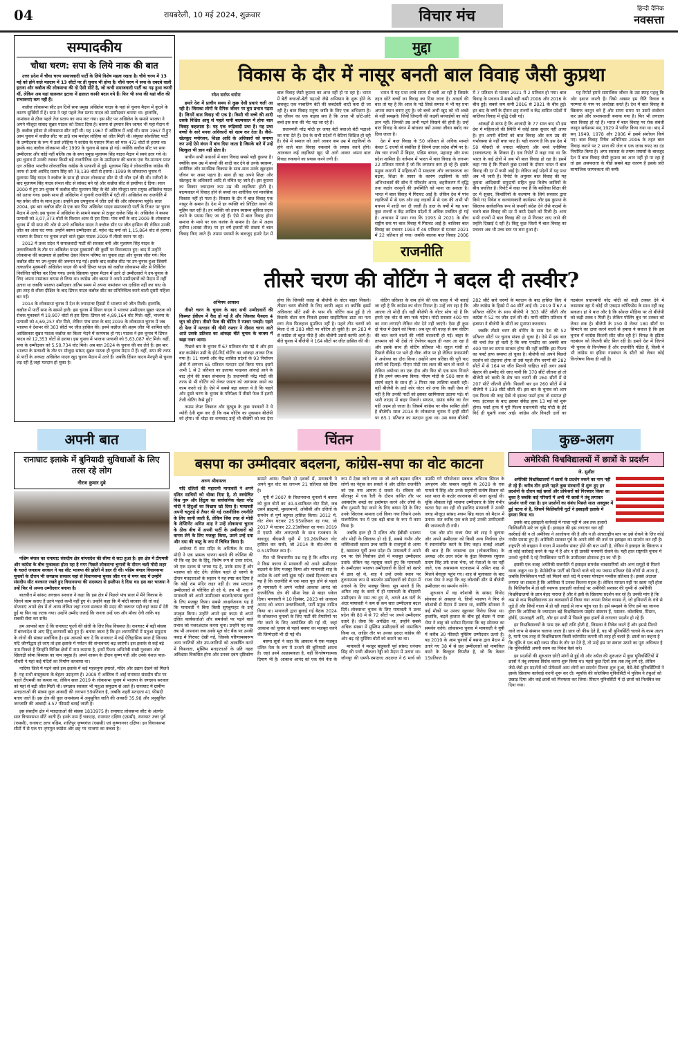04 रायबरेली, 10 मई 2024, शुक्रवार विचार मंच हिन्दी दैनिक
नवसत्ता
सम्पादकीय
चौथा चरण: सपा के लिये नाक की बात
उत्तर प्रदेश में चौथा चरण समाजवादी पार्टी के लिये विशेष महत्व रखता है। चौथे चरण में 13 मई को होने वाले मतदान में 13 सीटों पर ही चुनाव भी होना है। चौथे चरण में सपा के दबदबे वाली इटावा और कन्नौज की लोकसभा की दो ऐसी सीटें है, जो कभी समाजवादी पार्टी का गढ़ हुआ करती थीं, लेकिन अब यहां खासकर इटावा में हालात काफी बदल गये हैं। फिर भी सपा की यहां जीत की संभावनाएं कम नहीं हैं।
कन्नौज लोकसभा सीट इन दिनों सपा प्रमुख अखिलेश यादव के यहां से चुनाव मैदान में कूदने के कारण सुर्खियों में है। सपा ने यहां पहले तेज प्रताप यादव को उम्मीदवार बनाया था। हालांकि, नामांकन से ठीक पहले तेज प्रताप का नाम कट गया। इस सीट पर अखिलेश के समाने भाजपा ने अपने मौजूदा सांसद सुब्रत पाठक को टिकट दिया है। बसपा से इमरान बिन जाफर भी यहां मैदान में हैं। कन्नौज हमेशा से लोकसभा सीट नहीं थी। यह 1967 में अस्तित्व में आई थी। साल 1967 में हुए आम चुनाव में कन्नौज सीट पर डा0 राम मनोहर लोहिया को जीत मिली थी। संयुक्त सोशलिस्ट पार्टी के उम्मीदवार के रूप में उतरे लोहिया ने कांग्रेस के एसएन मिश्रा को मात्र 472 वोटों से हराया था। इसके बाद कन्नौज लोकसभा सीट 1999 के चुनाव से खास हो गई। क्योंकि कन्नौज सीट पर सपा उम्मीदवार और कोई नहीं बल्कि तब के सपा प्रमुख मुलायम सिंह यादव मैदान में स्वयं उतर गये थे। इस चुनाव में उनकी टक्कर किसी बड़े राजनीतिक दल के उम्मीदवार की बजाय एक गैर-मान्यता प्राप्त दल अखिल भारतीय लोकतांत्रिक कांग्रेस के प्रत्याशी से हुई। मुलायम सिंह ने लोकतांत्रिक कांग्रेस की तरफ से उतरे अरविंद प्रताप सिंह को 79,139 वोटों से हराया। 1999 के लोकसभा चुनाव में मुलायम सिंह यादव ने कन्नौज के साथ ही संभल लोकसभा सीट से भी जीत दर्ज की थी। नतीजों के बाद मुलायम सिंह यादव संभल सीट से सांसद बने रहे और कन्नौज सीट से इस्तीफा दे दिया। साल 2000 में हुए उप-चुनाव में कन्नौज सीट मुलायम सिंह के बेटे और मौजूदा सपा प्रमुख अखिलेश यादव को उतारा गया। इसके साथ ही अखिलेश ने चुनावी राजनीति में एंट्री ली। अखिलेश का राजनीति में यह प्रवेश जीत के साथ हुआ। उन्होंने इस उपचुनाव में जीत दर्ज की और लोकसभा पहुंचे। साल 2004, इस बार कन्नौज सीट से एक बार फिर अखिलेश यादव समाजवादी पार्टी के टिकट पर चुनाव मैदान में उतरे। इस चुनाव में अखिलेश के सामने बसपा से ठाकुर राजेश सिंह थे। अखिलेश ने बसपा प्रत्याशी को 3,07,373 वोटों के विशाल अंतर से हरा दिया। पांच वर्षों के बाद 2009 के लोकसभा चुनाव में भी सपा की ओर से उतरे अखिलेश यादव ने कन्नौज सीट पर जीत हासिल की लेकिन उनकी जीत का अंतर घट गया। उन्होंने बसपा उम्मीदवार डॉ. महेश चंद्र वर्मा को 1,15,864 वोट से हराया। भाजपा के टिकट पर चुनाव लड़ने वाले सुब्रत पाठक 2009 में तीसरे स्थान पर रहे।
2012 में उत्तर प्रदेश में समाजवादी पार्टी की सरकार बनी और मुलायम सिंह यादव के उत्तराधिकारी के तौर पर अखिलेश यादव मुख्यमंत्री की कुर्सी पर विराजमान हुए। बाद में उन्होंने लोकसभा की सदस्यता से इस्तीफा देकर विधान परिषद का चुनाव लड़ा और चुनाव जीत गये। फिर कन्नौज सीट पर उप-चुनाव की जरूरत पड़ गई। इसके बाद कन्नौज सीट पर उप-चुनाव हुआ जिसमें तत्कालीन मुख्यमंत्री अखिलेश यादव की पत्नी डिंपल यादव को कन्नौज लोकसभा सीट से निर्विरोध निर्वाचित घोषित कर दिया गया। उनके खिलाफ चुनाव मैदान में उतरे दो उम्मीदवारों ने उप-चुनाव के लिए अपना नामांकन वापस ले लिया था। कांग्रेस और बसपा ने अपने उम्मीदवारों को मैदान में नहीं उतारा था जबकि भाजपा उम्मीदवार अंतिम समय में अपना नामांकन पत्र दाखिल नहीं कर पाए थे। इस तरह से शीला दीक्षित के बाद डिंपल यादव कन्नौज सीट का प्रतिनिधित्व करने वाली दूसरी महिला बन गईं।
2014 के लोकसभा चुनाव में देश के ज्यादातर हिस्सों में भाजपा को जीत मिली। हालांकि, कन्नौज में पार्टी सपा के सामने हारी। इस चुनाव में डिंपल यादव ने भाजपा उम्मीदवार सुब्रत पाठक को रोचक मुकाबले में 19,907 वोटों से हरा दिया। डिंपल को 4,89,164 वोट मिले। वहीं, भाजपा के प्रत्याशी को 4,69,257 वोट मिले, लेकिन पांच साल के बाद 2019 के लोकसभा चुनाव में जब भाजपा ने देशभर की 303 सीटों पर जीत हासिल की। इनमें कन्नौज की अहम जीत भी शामिल रही। आखिरकार सुब्रत पाठक कन्नौज का किला भेदने में कामयाब हो गए। पाठक ने इस चुनाव में डिंपल यादव को 12,353 वोटों से हराया। इस चुनाव में भाजपा प्रत्याशी को 5,63,087 वोट मिले। वहीं, सपा के उम्मीदवार को 5,50,734 वोट मिले। अब बात 2024 के चुनाव की कर लेते हैं। इस बार भाजपा के प्रत्याशी के तौर पर मौजूदा सांसद सुब्रत पाठक ही चुनाव मैदान में हैं। वहीं, सपा की तरफ से पार्टी के अध्यक्ष अखिलेश यादव खुद चुनाव मैदान में उतरे हैं। जबकि डिंपल यादव मैनपुरी से चुनाव लड़ रही हैं,जहां मतदान हो चुका है।
मुद्दा
विकास के दौर में नासूर बनती बाल विवाह जैसी कुप्रथा
रमेश सर्राफ धमोरा
हमारे देश में प्राचीन समय से कुछ ऐसी प्रथाएं चली आ रही है। जिसका लोगों के दैनिक जीवन पर बुरा प्रभाव पड़ता है। जिनमें बाल विवाह भी एक है। किसी भी बच्चे की शादी उसके निश्चित आयु से पहले यानी बाल्यकाल में होना बाल विवाह कहलाता है। यह एक रूढ़िवादी प्रथा है। यह प्रथा बच्चों के सारे मनवा अधिकारों को खत्म कर देता है। जैसे- खेलकूद मनोरंजन, शिक्षा आदि के अधिकारों को समाप्त कर उन्हें ऐसे बंधन में बांध दिया जाता है जिसके बारे में उन्हें बिल्कुल भी ज्ञान नहीं होता है।
प्राचीन सभी प्रथाओं में बाल विवाह सबसे बड़ी कुप्रथा है। क्योंकि कम उम्र में बच्चों की शादी कर देने से उनके स्वास्थ्य, शारीरिक और मानसिक विकास के साथ-साथ उनके खुशहाल जीवन पर असर पड़ता है। साथ ही वह अपने शिक्षा और खेलकूद के अधिकारों आदि से वंचित रह जाते हैं। इस कुप्रथा का शिकार ज्यादातर कम उम्र की लड़कियां होती है। बाल्यकाल में विवाह होने से बच्चों का शारीरिक एवं मानसिक विकास नहीं हो पाता है। विकास के दौर में बाल विवाह एक नासूर के समान है। देश में हर व्यक्ति को शिक्षित करने की मुहिम चल रही है। हर व्यक्ति को उत्तम स्वास्थ्य सुविधा प्रदान करने के प्रयास किए जा रहे हैं। ऐसे में बाल विवाह होना समाज के माथे पर एक कलंक के समान है। देश में अक्षय तृतीया (आखा तीज) पर हर वर्ष हजारों की संख्या में बाल विवाह किए जाते हैं। तमाम प्रयासों के बावजूद हमारे देश में बाल विवाह जैसी कुप्रथा का अन्त नहीं हो पा रहा है। भारत में बेटी बचाओ-बेटी पढ़ाओ जैसे अभियान के शुरू होने के बावजूद एक नाबालिग बेटी की जबर्दस्ती शादी करा दी जा रही है। बाल विवाह मनुष्य जाति के लिए एक अभिशाप है। यह जीवन का एक कड़वा सच है कि आज भी छोटे-छोटे बच्चे इस प्रथा की भेंट चढ़ जा रहे हैं।
प्रधानमंत्री नरेंद्र मोदी हर जगह बेटी बचाओ बेटी पढ़ाओ का नारा देते हैं। देश के सभी प्रदेशों में बेटियां शिक्षित हो रही हैं। ऐसे में समाज को आगे आकर कम उम्र में लड़कियों के होने वाले बाल विवाह रुकवाने के प्रयास करने होंगे। आजकल कई लड़कियां खुद भी आगे आकर अपना बाल विवाह रुकवाने का प्रयास करने लगी हैं।
भारत में यह प्रथा लम्बे समय से चली आ रही है जिसके तहत छोटे बच्चों का विवाह कर दिया जाता है। आश्चर्य की बात तो यह है कि आज के पढ़े लिखे समाज में भी यह प्रथा अपना स्थान बनाए हुए है। जो बच्चे अभी खुद को भी अच्छे से नहीं समझते। जिन्हें जिन्दगी की कड़वी सच्चाईयों का कोई ज्ञान नहीं। जिनकी उम्र अभी पढ़ने लिखने की होती है। उन्हें बाल विवाह के बंधन में बांधकर क्यों उनका जीवन बर्बाद कर दिया जाता है।
देश में बाल विवाह के 50 प्रतिशत से अधिक मामले केवल 5 राज्यों से संबंधित हैं जिनमें उत्तर प्रदेश शीर्ष पर है। शेष चार राज्यों में बिहार, पश्चिम बंगाल, महाराष्ट्र और मध्य प्रदेश शामिल हैं। वर्तमान में भारत में बाल विवाह के लगभग 22 प्रतिशत मामले हैं जो कि लगातार कम हो रहे हैं। इसके प्रमुख कारणों में महिलाओं में साक्षरता और जागरूकता का बढ़ना, शिक्षा के प्रसार के कारण लड़कियों के प्रति अभिभावकों की सोच में परिवर्तन आना, शहरीकरण में वृद्धि तथा कठोर कानूनों की उपस्थिति को माना जा सकता है। भारत में बाल विवाह में गिरावट आई है। लेकिन देश में पांच लड़कियों में से एक और छह लड़कों में से एक की अभी भी बचपन में शादी कर दी जाती है। हाल के वर्षों में यह प्रथा कुछ राज्यों व केंद्र शासित प्रदेशों में अधिक प्रचलित हो गई है। अध्ययन में पाया गया कि 1993 से 2021 के बीच राष्ट्रीय स्तर पर बाल विवाह में गिरावट आई है। बालिका बाल विवाह का प्रचलन 1993 में 49 प्रतिशत से घटकर 2021 में 22 प्रतिशत हो गया। जबकि बालक बाल विवाह 2006 में 7 प्रतिशत से घटकर 2021 में 2 प्रतिशत हो गया। बाल विवाह के प्रचलन में सबसे बड़ी कमी 2006 और 2016 के बीच हुई। सबसे कम कमी 2016 से 2021 के बीच हुई। इन बाद के वर्षों के दौरान छह राज्यों व केंद्र शासित प्रदेशों में बालिका विवाह में वृद्धि देखी गई।
आंकड़ों से साफ है कि आजादी के 77 साल बाद भी इस देश में महिलाओं की स्थिति में कोई खास सुधार नहीं आया है। हम अपनी बेटियों को बाल विवाह और कम उम्र की गर्भावस्था से नहीं बचा पाए हैं। यही कारण है कि इस देश में 50 फीसदी से ज्यादा महिलाएं और बच्चे एनीमिया (रक्ताल्पता) के शिकार हैं। एक रिपोर्ट में कहा गया था कि भारत के कई क्षेत्रों में अब भी बाल विवाह हो रहा है। इसमें कहा गया है कि पिछले कुछ दशकों के दौरान भारत में बाल विवाह की दर में कमी आई है। लेकिन कई प्रदेशों में यह प्रथा अब भी जारी है। रिपोर्ट के अनुसार बाल विवाह की यह कुप्रथा आदिवासी समुदायों सहित कुछ विशेष जातियों के बीच प्रचलित है। रिपोर्ट में कहा गया है कि बालिका शिक्षा की दर में सुधार, किशोरियों के कल्याण के लिये सरकार द्वारा किये गए निवेश व कल्याणकारी कार्यक्रम और इस कुप्रथा के खिलाफ सार्वजनिक रूप से प्रभावी संदेश देने जैसे कदमों के चलते बाल विवाह की दर में कमी देखने को मिली है। अन्य सभी राज्यों में बाल विवाह की दर में गिरावट लाए जाने की प्रवृत्ति दिखाई दे रही है। किंतु कुछ जिलों में बाल विवाह का प्रचलन अब भी उच्च स्तर पर बना हुआ है।
यह रिपोर्ट हमारे सामाजिक जीवन के उस स्याह पहलू कि ओर इशारा करती हैं। जिसे अक्सर हम रीति रिवाज व परम्परा के नाम पर अनदेखा करते हैं। देश में बाल विवाह के खिलाफ कानून बने हैं और समय समय पर उसमें संशोधन कर उसे और प्रभावशाली बनाया गया है। फिर भी लगातार बाल विवाह हो रहे हैं। भारत में बाल विवाह पर रोक संबंधी कानून सर्वप्रथम सन् 1929 में पारित किया गया था। बाद में सन् 1949, 1978 और 2006 में इसमें संशोधन किये गए। बाल विवाह निषेध अधिनियम 2006 के तहत बाल विवाह कराने पर 2 साल की जेल व एक लाख रुपए का दंड निर्धारित किया है। अगर सरकार के तमाम प्रयासों के बावजूद देश में बाल विवाह जैसी कुप्रथा का अन्त नहीं हो पा रहा है तो इस असफलता के पीछे सबसे बड़ा कारण है इसके प्रति सामाजिक जागरुकता की कमी।
राजनीति
तीसरे चरण की वोटिंग ने बदल दी तस्वीर?
अभिनय आकाश
तीसरे चरण के चुनाव के बाद सभी उम्मीदवारों की किस्मत ईवीएम में कैद हो गई है और जिसका फैसला 4 जून को होगा। तीसरे फेज की वोटिंग ने रफ्तार पकड़ी। पहले दो फेज में मतदान की धीमी रफ्तार ने तीसरा चरण आते आते उसके प्रतिशत का आंकड़ा बीते चुनाव के बरक्स में खड़ा नजर आया।
पिछले बार के चुनाव में 67 प्रतिशत वोट पड़े थे और इस बार कमोबेश उसी के ईर्द-गिर्द वोटिंग का आंकड़ा आकर टिक गया है। 11 राज्यों और केंद्र शासित प्रदेशों के 93 निर्वाचन क्षेत्रों में लगभग 65 प्रतिशत मतदान दर्ज किया गया। इसमें अभी 1 से 2 प्रतिशत का इजाफा फाइनल आंकड़े आने के बाद होने की प्रबल संभावना है। प्रधानमंत्री नरेंद्र मोदी की तरफ से भी वोटिंग को लेकर जनता को जागरूक करने का काम करते रहे हैं। ऐसे में सबसे बड़ा सवाल ये है कि पहले और दूसरे चरण के चुनाव के परिपेक्ष्य में तीसरे फेज में इतनी तेजी वोटिंग कैसे हुई?
तमाम लेफ्ट लिबरल और यूट्यूब के कुछ पत्रकारों ने ये थ्योरी देनी शुरू कर दी कि कम वोटिंग का नुकसान बीजेपी को होगा। तो थोड़ा सा धन्यवाद उन्हें भी बीजेपी को कर देना होगा कि जिनकी वजह से बीजेपी के वोटर बाहर निकले। तीसरा चरण बीजेपी के लिए काफी अहम था क्योंकि इसमें अधिकतर सीटें उसी के पास थीं। वोटिंग कम हुई है तो किसके वोटर कम निकले इसका साइंटिफिक डाटा का पता लगा लेना फिलहाल मुमकिन नहीं है। पहले तीन चरणों को मिला दें तो 283 सीटों पर वोटिंग हो चुकी है। इन 283 में से कांग्रेस तो बहुत पीछे हैं और बीजेपी उससे काफी आगे है। बीते चुनाव में बीजेपी ने 164 सीटों पर जीत हासिल की थी।
वोटिंग प्रतिशत के कम होने की एक वजह ये भी बताई जा रही है कि कांग्रेस का वोटर निराश है। उन्हें लग रहा है कि आएगा तो मोदी ही। वहीं बीजेपी के वोटर सोच रहे हैं कि हमारे एक वोट से क्या फर्क पड़ेगा। मोदी सरकार 400 पार का नारा लगाएंगे लेकिन वोट देने नहीं जाएंगे। ऐसा ही कुछ दो फेज में देखने को मिला। अब धूप की वजह से कम वोटिंग की बात करने वालों की थ्योरी धराशायी हो गई। बाहर के तापमान को भी देखें तो टेंपरेचर बढ़ता ही नजर आ रहा है और इसके साथ ही वोटिंग प्रतिशत भी। राहुल गांधी तो पिछले वीकेंड पर भले ही वीक ऑफ पर हो लेकिन प्रधानमंत्री ने अयोध्या का दौरा किया। उन्होंने प्राण प्रतिष्ठा की पूरी याद लोगों को दिलाई। पीएम मोदी राम लला की बात तो करते थे लेकिन अयोध्या का एक दौरा और फिर वो एक साथ गिनाते हैं कि हमने क्या-क्या किया। पीएम मोदी के 500 साल के संघर्ष कहने के साथ ही 3 मिनट तक तालियां बजती रही। वहीं बीजेपी के हार्ड कोर वोटर को लगा कि कहीं ऐसा तो नहीं है कि उनकी पार्टी को इसका खामियाजा उठाना पड़े। वो भारी तादाद में बाहर निकले। संगठन, ग्राउंड वर्कर का रोल यहीं अहम हो जाता है। जिसमें कांग्रेस पर बीस साबित होती है बीजेपी। साल 2014 के लोकसभा चुनाव में इन्हीं सीटों पर 65.1 प्रतिशत का मतदान हुआ था। उस वक्त बीजेपी 282 सीटें सारे चरणों के मतदान के बाद हासिल किए थे और कांग्रेस के हिस्से में 44 सीटें आई थी। 2019 में 67.4 प्रतिशत वोटिंग के साथ बीजेपी ने 303 सीटें जीती और कांग्रेस ने 52 पर जीत दर्ज की थी। यानी वोटिंग प्रतिशत में इजाफा ने बीजेपी के सीटों का मुनाफा करवाया।
जबकि तीसरे चरण की वोटिंग के साथ देश की 52 प्रतिशत सीटों पर चुनाव संपन्न हो चुका है। ऐसे में इस बात की चर्चा तेज हो चली है कि क्या एनडीए का अबकी बार 400 पार का सपना साकार होगा की नहीं क्योंकि इस फिल्म का फर्स्ट हाफ समाप्त हो चुका है। बीजेपी को अपने पिछले प्रदर्शन को दोहराना होगा तो उसे पहले तीन चरणों की 282 सीटों में से 164 पर जीत मिलनी चाहिए। वहीं अगर उससे बेहतर की उम्मीद की जाए यानी कि 370 सीटें जीतना हो तो बीजेपी को बाकी के शेष चार चरणों की 260 सीटों में से 207 सीटें जीतनी होंगी। पिछली बार इन 260 सीटों में से बीजेपी ने 139 सीटें जीती थीं। इस बार के चुनाव को आप एक फिल्म की तरह देखें तो इसका फर्स्ट हाफ तो समाप्त हो गया। इंटरवल के बाद इसका सेकेंड हाफ 13 मई को शुरू होगा। फर्स्ट हाफ में पूरी फिल्म प्रधानमंत्री नरेंद्र मोदी के ईर्द गिर्द ही घूमती नजर आई। कांग्रेस और विपक्षी दलों का गठबंधन प्रधानमंत्री नरेंद्र मोदी को कड़ी टक्कर देने में कामयाब रहा ये कोई भी एकदम कॉन्फिडेंस के साथ नहीं कह सकता। हां ये बात और है कि सोशल मीडिया पर तो बीजेपी को कड़ी टक्क र मिली है। लेकिन पोलिंग बूथ पर टक्कर को लेकर शक है। बीजेपी के 150 से लेकर 180 सीटों पर सिमटने का दावा करने वालों से हमारा ये सवाल है कि इस चुनाव में कांग्रेस कितनी सीट जीत रही है? विपक्ष के इंडिया गठबंधन को कितनी सीट मिल रही है। हमारे देश में जितने भी चुनाव के विश्लेषक हैं और राजनीति पंडित हैं, किसी ने भी कांग्रेस या इंडिया गठबंधन के सीटों को लेकर कोई विश्लेषण किया ही नहीं है।
अपनी बात
रानाघाट इलाके में बुनियादी सुविधाओं के लिए तरस रहे लोग
नीरज कुमार दुबे
पश्चिम बंगाल का रानाघाट संसदीय क्षेत्र बांग्लादेश की सीमा से सटा हुआ है। इस क्षेत्र में टीएमसी और कांग्रेस के बीच मुकाबला होता रहा है मगर पिछले लोकसभा चुनावों के दौरान चली मोदी लहर के चलते जगन्नाथ सरकार ने यह सीट भाजपा की झोली में डाल दी थी। पश्चिम बंगाल विधानसभा चुनावों के दौरान भी जगन्नाथ सरकार यहां से विधानसभा चुनाव जीत गए थे मगर बाद में उन्होंने संसदीय सीट बरकरार रखते हुए विधानसभा की सदस्यता से इस्तीफा दे दिया था। इस बार भाजपा ने उन्हें फिर से अपना उम्मीदवार बनाया है।
बातचीत में सांसद जगन्नाथ सरकार ने कहा कि इस क्षेत्र में पिछले पांच साल में मैंने विकास के जितने काम कराए हैं उतने पहले कभी नहीं हुए थे। उन्होंने कहा कि मैं मोदी सरकार की तो कई योजनाएं अपने क्षेत्र में ले आया लेकिन जहां राज्य सरकार की मदद की जरूरत पड़ी वहां काम में देरी हुई या फिर वह लटक गया। उन्होंने उम्मीद जताई कि जनता उन्हें एक और मौका देगी ताकि वह सबकी सेवा कर सकें।
हम आपको बता दें कि रानाघाट फूलों की खेती के लिए विश्व विख्यात है। रानाघाट में बड़ी संख्या में बांग्लादेश से आए हिंदू शरणार्थी बसे हुए हैं। बताया जाता है कि इन शरणार्थियों में मतुआ समुदाय के लोगों की संख्या सर्वाधिक है। हम आपको बता दें कि रानाघाट में कई ऐतिहासिक स्थल हैं जिनका यदि जीर्णोद्धार हो जाए तो इस इलाके में पर्यटन की संभावनाएं बढ़ जाएंगी। इस इलाके से कई बड़े नाम निकले हैं जिन्होंने विभिन्न क्षेत्रों में नाम कमाया है, इनमें फिल्म अभिनेत्री राखी गुलजार और खिलाड़ी सोमा बिस्वास का नाम प्रमुख है। अपने शासन के दौरान कृष्ण पंती और उनके वंशज पाल-चौधरी ने यहां कई मंदिरों का निर्माण करवाया था।
नादिया जिले में पड़ने वाले इस इलाके में कई महलनुमा इमारतें, मंदिर और उद्यान देखने को मिलते हैं। यह सभी वास्तुकला के बेहतर उदाहरण हैं। 2009 में अस्तित्व में आई रानाघाट संसदीय सीट पर पहले टीएमसी का कब्जा था, लेकिन साल 2019 के लोकसभा चुनाव में भाजपा के जगन्नाथ सरकार को यहां से बड़ी जीत मिली थी। जगन्नाथ सरकार भी मतुआ समुदाय से आते हैं। रानाघाट में ग्रामीण मतदाताओं की संख्या कुल आबादी की लगभग 59प्रतिशत है, जबकि शहरी मतदाता 41 फीसदी बताए जाते हैं। इस क्षेत्र की कुल जनसंख्या में अनुसूचित जाति की आबादी 35.98 और अनुसूचित जनजाति की आबादी 3.57 फीसदी बताई जाती है।
इस संसदीय क्षेत्र में मतदाताओं की संख्या 1833975 है। रानाघाट लोकसभा सीट के अंतर्गत सात विधानसभा सीटें आती हैं। इनके नाम हैं चकदाह, रानाघाट दक्षिण (एससी), रानाघाट उत्तर पूर्व (एससी), रानाघाट उत्तर पश्चिम, शांतिपुर कृष्णगंज (एससी) एवं कृष्णानगर दक्षिण। इन विधानसभा सीटों में से एक पर तृणमूल कांग्रेस और छह पर भाजपा का कब्जा है।
चिंतन
बसपा का उम्मीदवार बदलना, कांग्रेस-सपा का वोट काटना
अरुण श्रीवास्तव
यदि दलितों की महारानी मायावती ने अपने दलित साथियों को धोखा दिया है, तो स्वघोषित विश्व गुरू और हिंदुत्व का सार्वजनिक चेहरा नरेंद्र मोदी ने हिंदुओं का विश्वास खो दिया है। मायावती अपनी चतुराई से तैयार की गई राजनीतिक रणनीति के लिए जानी जाती हैं, लेकिन जिस तरह से मोदी के लेफ्टिनेंट अमित शाह ने उन्हें लोकसभा चुनाव के ठीक बीच में अपनी पार्टी के उम्मीदवारों को वापस लेने के लिए मजबूर किया, उसने उन्हें दया और दया की वस्तु के रूप में चित्रित किया है।
अयोध्या में राम मंदिर के अभिषेक के साथ, मोदी ने एक भ्रामक धारणा बनाने की कोशिश की थी कि वह देश के हिंदू, विशेष रूप से उत्तर प्रदेश, जो एक दशक से भगवा गढ़ है, उनके साथ हैं और भाजपा को वोट देंगे। लेकिन पहले दो चरणों के दौरान मतदाताओं के रुझान ने यह स्पष्ट कर दिया है कि कोई राम मंदिर लहर नहीं है। जब मतदाता उम्मीदवारों से परिचित हो रहे थे, तब भी शाह ने मायावती को अपने उम्मीदवार बदलने/वापस बुलाने के लिए मजबूर किया। सबसे आश्चर्यजनक यह है कि मायावती ने बिना किसी सुगबुगाहट के उन्हें उपकृत किया। उन्होंने अपने इस कदम से अपने दलित कार्यकर्ताओं और समर्थकों पर पड़ने वाले प्रभाव को नजरअंदाज करना चुना। उन्होंने यह रुख तब भी अपनाया जब उनके मूल वोट बैंक पर उनकी पकड़ में गिरावट देखी गई, जिसके परिणामस्वरूप अन्य जातियों और उप-जातियों को आकर्षित करने में विफलता, मुस्लिम मतदाताओं के प्रति गहरा अविश्वास विकसित होना और उनका दबंग दृष्टिकोण सामने आया। पिछले दो दशकों में, मायावती ने अपने मूल वोट का लगभग 21 प्रतिशत खो दिया है।
यूपी में 2007 के विधानसभा चुनावों में बसपा को कुल वोटों का 30.43प्रतिशत वोट मिले, जब उसने ब्राह्मणों, मुसलमानों, ओबीसी और दलितों के समर्थन से पूर्ण बहुमत हासिल किया। 2012 में, वोट शेयर घटकर 25.95प्रतिशत रह गया, जो 2017 में घटकर 22.23प्रतिशत रह गया। 2019 में एसपी और आरएलडी के साथ गठबंधन के बावजूद बीएसपी यूपी में 19.26प्रतिशत वोट हासिल कर सकी, जो 2014 के वोट-शेयर से 0.51प्रतिशत कम है।
फिर भी विचारणीय प्रश्न यह है कि अमित शाह ने किस कारण से मायावती को अपने उम्मीदवार बदलने के लिए मजबूर किया और मायावती शाह के आदेश के आगे क्यों झुक गईं? सबसे दिलचस्प बात यह है कि राजनीति में एक साल पूरा होने से पहले ही मायावती ने अपने भतीजे आकाश आनंद को राजनीतिक क्षेत्र की सीमा रेखा से बाहर धकेल दिया। मायावती ने 10 दिसंबर, 2023 को आकाश आनंद को अपना उत्तराधिकारी, पार्टी प्रमुख नामित किया था। मायावती द्वारा बुलाई गई बैठक 2024 के लोकसभा चुनावों के लिए पार्टी की तैयारियों पर गौर करने के लिए आयोजित की गई थी, जहां आकाश को चुनाव से पहले बसपा का मजबूत करने की जिम्मेदारी भी दी गई थी।
बसपा सूत्रों ने कहा कि आकाश में एक मजबूत दलित नेता के रूप में उभरने की बुनियादी क्षमता है। जहां उनमें आक्रामकता है, वहीं विश्लेषणात्मक दिमाग भी है। आकाश आनंद को एक ऐसे नेता के रूप में देखा जाने लगा था जो आगे बढ़कर दलित लोगों का नेतृत्व कर सकते थे और दलित राजनीति को एक नया आयाम दे सकते थे। रविवार को सीतापुर में एक रैली के दौरान कथित तौर पर असंसदीय शब्दों का इस्तेमाल करने और लोगों के बीच दुश्मनी पैदा करने के लिए बयान देने के लिए उनके खिलाफ मामला दर्ज किया गया जिसने उनके राजनीतिक पथ में एक बड़ी बाधा के रूप में काम किया है।
जबकि हाल ही में दलित और ईबीसी भाजपा और मोदी के खिलाफ हो रहे हैं, सबसे गंभीर और शक्तिशाली खतरा उच्च जाति के राजपूतों से आया है, खासकर पूर्वी उत्तर प्रदेश में। मायावती ने अपने दम पर ऐसे निर्वाचन क्षेत्रों में मजबूत उम्मीदवार उतारे। लेकिन यह महसूस करते हुए कि मायावती के उम्मीदवार भाजपा उम्मीदवारों के हितों को खतरे में डाल रहे थे, शाह ने उन्हें उनके स्थान पर तुलनात्मक रूप से कमजोर उम्मीदवारों को मैदान में उतारने के लिए मजबूर किया। सूत्र मानते हैं कि अमित शाह के कमरे में ही मायावती के बीएसपी उम्मीदवार के नाम तय हुए थे, अगले 48 घंटों के अंदर मायावती ने कम से कम सात उम्मीदवार बदल दिये। लोकसभा चुनाव के लिए मायावती ने उत्तर प्रदेश की 80 में से 72 सीटों पर अपने उम्मीदवार उतारे हैं। जैसा कि अपेक्षित था, उन्होंने सबसे अधिक संख्या में मुस्लिम उम्मीदवारों को नामांकित किया था, जाहिर तौर पर उनका इरादा कांग्रेस की ओर बढ़ रहे मुस्लिम वोटों को काटने का था।
मायावती ने मशहूर बाहुबली पूर्व सांसद धनंजय सिंह की पत्नी श्रीकला रेड्डी को मैदान में उतारा था। जौनपुर की एमपी-एमएलए अदालत ने 6 मार्च को नमामि गंगे परियोजना प्रबंधक अभिनव सिंघल के अपहरण और जबरन वसूली के 2020 के एक मामले में सिंह और उनके सहयोगी संतोष विक्रम को सात साल के कठोर कारावास की सजा सुनाई थी। चूंकि श्रीकला रेड्डी भाजपा उम्मीदवार के लिए गंभीर खतरा पैदा कर रही थी इसलिए मायावती ने उनकी जगह मौजूदा सांसद श्याम सिंह यादव को मैदान में उतारा। रात करीब एक बजे उन्हें उनकी उम्मीदवारी की जानकारी दी गयी।
एक और डॉन राजा भैया को शाह ने बुलाया और अपने उम्मीदवार को किसी अन्य निर्वाचन क्षेत्र में स्थानांतरित करने के लिए कहा। वाकई आश्चर्य की बात है कि जनसत्ता दल (लोकतांत्रिक) के अध्यक्ष और उत्तर प्रदेश के कुंडा विधायक रघुराज प्रताप सिंह उर्फ राजा भैया, जो नेताओं के घर नहीं जाते, एक असामान्य घटनाक्रम में अमित शाह से मिलने बेंगलुरु पहुंच गए। शाह से मुलाकात के बाद राजा भैया ने कहा कि वह कौशांबी सीट से बीजेपी उम्मीदवार का समर्थन करेंगे।
शुरुआत में वह कौशांबी के सांसद विनोद सोनकर से असहज थे, जिन्हें भाजपा ने फिर से कौशांबी से मैदान में उतारा था, क्योंकि सोनकर ने कई मौकों पर उनका खुलकर विरोध किया था। हालांकि, बदले हालात के बीच हुई बैठक में राजा भैया ने शाह को भरोसा दिलाया कि वह सोनकर का समर्थन करेंगे। लोकसभा चुनाव में मायावती ने यूपी में करीब 30 फीसदी मुस्लिम उम्मीदवार उतारे हैं। यह 2019 के आम चुनावों में बसपा द्वारा मैदान में उतारे गए 38 में से छह उम्मीदवारों को नामांकित करने के बिल्कुल विपरीत है, जो कि केवल 15प्रतिशत है।
कुछ-अलग
अमेरिकी विश्वविद्यालयों में छात्रों के प्रदर्शन
जे. सुशील
अमेरिकी विश्वविद्यालयों में छात्रों के प्रदर्शन रुकने का नाम नहीं ले रहे हैं। करीब तीन हफ्ते पहले कुछ संस्थानों से शुरू हुए इन प्रदर्शनों के दौरान कई छात्रों और प्रोफेसरों को गिरफ्तार किया जा चुका है जबकि कई परिसरों में अभी भी छात्रों ने तंबू लगाकर प्रदर्शन जारी रखा है। इन प्रदर्शनों का संबंध पिछले साल अक्तूबर में हुई घटना से है, जिसमें फिलिस्तीनी गुटों ने इस्राइली इलाके में हमला किया था।
इसके बाद इस्राइली कार्रवाई में गाजा पट्टी में अब तक हजारों फिलिस्तीनी मारे जा चुके हैं। इस्राइल की इस लगातार चल रही कार्रवाई की न तो अमेरिका ने आलोचना की है और न ही अंतरराष्ट्रीय स्तर पर इसे रोकने के लिए कोई गंभीर प्रयास हुए हैं। अमेरिकी सरकार पूर्व के अपने रवैये की तर्ज पर इस्राइल का समर्थन कर रही है। राष्ट्रपति जो बाइडन ने गाजा में मानवीय संकट होने की बात मानी है, लेकिन वे इस्राइल के खिलाफ न तो कोई कार्रवाई करने के पक्ष में हैं और न ही उसकी मनमानी रोकने के। यही हाल राष्ट्रपति चुनाव में उनको चुनौती दे रहे रिपब्लिकन पार्टी के उम्मीदवार डोनाल्ड ट्रंप का भी है।
इसकी एक वजह अमेरिकी राजनीति में इस्राइल समर्थक व्यवसायियों और अन्य समूहों से मिलने वाला अकूत धन है। डेमोक्रेटिक पार्टी को मिलने वाले चंदे का पचास प्रतिशत ऐसे लोगों से आता है, जबकि रिपब्लिकन पार्टी को मिलने वाले चंदे में उनका योगदान पच्चीस प्रतिशत है। इससे अंदाजा लगाया जा सकता है कि अमेरिका में उनका कितना महत्व है। लेकिन मामला यहीं पर खत्म नहीं होता है। फिलिस्तीन में हो रही व्यापक इस्राइली कार्रवाई पर अमेरिकी सरकार की चुप्पी से अमेरिकी विश्वविद्यालयों के छात्र बेहद नाराज हैं और वे इसी के खिलाफ प्रदर्शन कर रहे हैं। उनकी मांग है कि कम से कम विश्वविद्यालय उन व्यवसायों में किया गया अपना निवेश वापस लें, जो हथियारों के धंधे से जुड़े हैं और जिन्हें गाजा में हो रही लड़ाई से लाभ पहुंच रहा है। इसे समझने के लिए हमें यह जानना होगा कि अमेरिका के ज्यादातर बड़े विश्वविद्यालय प्राइवेट संस्थान हैं, मसलन- कोलंबिया, प्रिंस्टन, हॉर्वर्ड, एमआइटी आदि, और इन सभी में पिछले कुछ हफ्तों से लगातार प्रदर्शन हो रहे हैं।
इन विश्वविद्यालयों के पास एक बड़ी राशि होती है, जिसका वे निवेश करते हैं और इससे मिलने वाले लाभ से संस्थान चलाया जाता है। छात्र जो फीस देते हैं, वह भी यूनिवर्सिटी चलाने के काम आता है, यानी एक तरह से विश्वविद्यालय किसी कॉरपोरेट कंपनी की तरह ही चलते हैं। छात्रों का कहना है कि चूंकि वे एक बड़ी रकम फीस के तौर पर देते हैं, तो उन्हें इस पर सवाल उठाने का पूरा अधिकार है कि यूनिवर्सिटी अपनी रकम का निवेश कैसे करे।
इन प्रदर्शनों की शुरुआत छोटी मांगों से हुई थी और अप्रैल की शुरुआत में कुछ यूनिवर्सिटियों में छात्रों ने तंबू लगाकर विरोध करना शुरू किया था। पहले कुछ दिनों तक तक तंबू लगे रहे, लेकिन जैसे-जैसे इन प्रदर्शनों को प्रोफेसरों आम लोगों का समर्थन मिलना शुरू हुआ, वैसे-वैसे यूनिवर्सिटियों ने इसके खिलाफ कार्रवाई करनी शुरू कर दी। न्यूयॉर्क की कोलंबिया यूनिवर्सिटी में पुलिस ने तंबुओं को उखाड़ दिया और कई छात्रों को गिरफ्तार कर लिया। प्रिंस्टन यूनिवर्सिटी में दो छात्रों को निलंबित कर दिया गया।